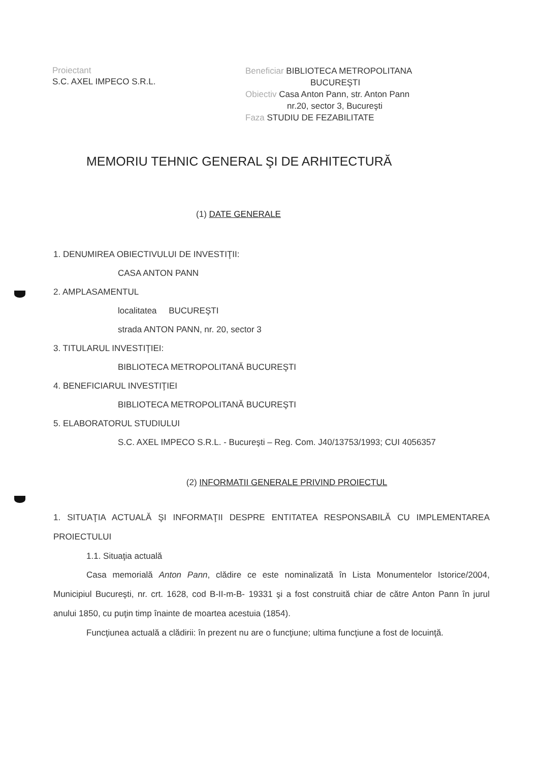Proiectant
S.C. AXEL IMPECO S.R.L.
Beneficiar BIBLIOTECA METROPOLITANA
BUCUREŞTI
Obiectiv Casa Anton Pann, str. Anton Pann
nr.20, sector 3, Bucureşti
Faza STUDIU DE FEZABILITATE
MEMORIU TEHNIC GENERAL ŞI DE ARHITECTURĂ
(1) DATE GENERALE
1. DENUMIREA OBIECTIVULUI DE INVESTIŢII:
CASA ANTON PANN
2. AMPLASAMENTUL
localitatea BUCUREŞTI
strada ANTON PANN, nr. 20, sector 3
3. TITULARUL INVESTIŢIEI:
BIBLIOTECA METROPOLITANĂ BUCUREŞTI
4. BENEFICIARUL INVESTIŢIEI
BIBLIOTECA METROPOLITANĂ BUCUREŞTI
5. ELABORATORUL STUDIULUI
S.C. AXEL IMPECO S.R.L. - Bucureşti – Reg. Com. J40/13753/1993; CUI 4056357
(2) INFORMATII GENERALE PRIVIND PROIECTUL
1. SITUAŢIA ACTUALĂ ŞI INFORMAŢII DESPRE ENTITATEA RESPONSABILĂ CU IMPLEMENTAREA PROIECTULUI
1.1. Situaţia actuală
Casa memorială Anton Pann, clădire ce este nominalizată în Lista Monumentelor Istorice/2004, Municipiul Bucureşti, nr. crt. 1628, cod B-II-m-B- 19331 şi a fost construită chiar de către Anton Pann în jurul anului 1850, cu puţin timp înainte de moartea acestuia (1854).
Funcţiunea actuală a clădirii: în prezent nu are o funcţiune; ultima funcţiune a fost de locuinţă.